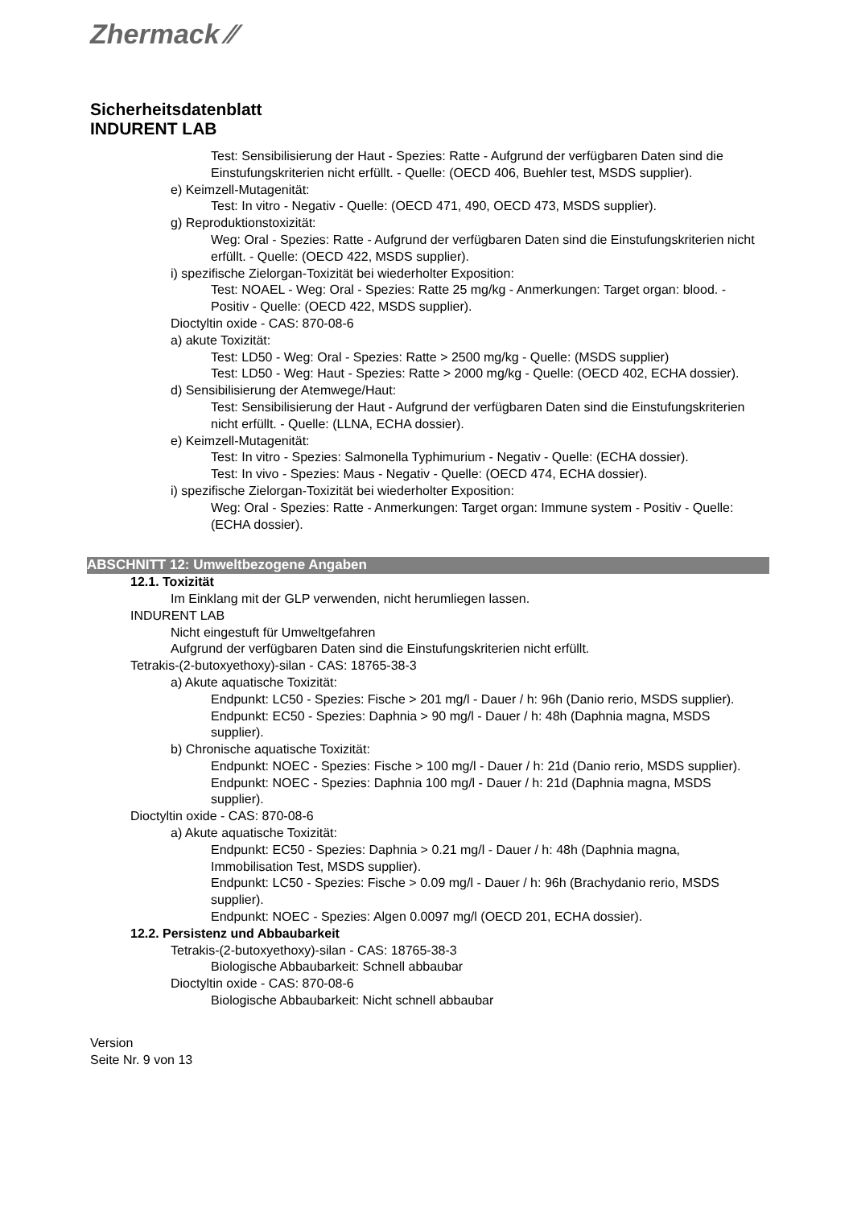Zhermack ⁄⁄
Sicherheitsdatenblatt
INDURENT LAB
Test: Sensibilisierung der Haut - Spezies: Ratte - Aufgrund der verfügbaren Daten sind die Einstufungskriterien nicht erfüllt. - Quelle: (OECD 406, Buehler test, MSDS supplier).
e) Keimzell-Mutagenität:
Test: In vitro - Negativ - Quelle: (OECD 471, 490, OECD 473, MSDS supplier).
g) Reproduktionstoxizität:
Weg: Oral - Spezies: Ratte - Aufgrund der verfügbaren Daten sind die Einstufungskriterien nicht erfüllt. - Quelle: (OECD 422, MSDS supplier).
i) spezifische Zielorgan-Toxizität bei wiederholter Exposition:
Test: NOAEL - Weg: Oral - Spezies: Ratte 25 mg/kg - Anmerkungen: Target organ: blood. - Positiv - Quelle: (OECD 422, MSDS supplier).
Dioctyltin oxide - CAS: 870-08-6
a) akute Toxizität:
Test: LD50 - Weg: Oral - Spezies: Ratte > 2500 mg/kg - Quelle: (MSDS supplier)
Test: LD50 - Weg: Haut - Spezies: Ratte > 2000 mg/kg - Quelle: (OECD 402, ECHA dossier).
d) Sensibilisierung der Atemwege/Haut:
Test: Sensibilisierung der Haut - Aufgrund der verfügbaren Daten sind die Einstufungskriterien nicht erfüllt. - Quelle: (LLNA, ECHA dossier).
e) Keimzell-Mutagenität:
Test: In vitro - Spezies: Salmonella Typhimurium - Negativ - Quelle: (ECHA dossier).
Test: In vivo - Spezies: Maus - Negativ - Quelle: (OECD 474, ECHA dossier).
i) spezifische Zielorgan-Toxizität bei wiederholter Exposition:
Weg: Oral - Spezies: Ratte - Anmerkungen: Target organ: Immune system - Positiv - Quelle: (ECHA dossier).
ABSCHNITT 12: Umweltbezogene Angaben
12.1. Toxizität
Im Einklang mit der GLP verwenden, nicht herumliegen lassen.
INDURENT LAB
Nicht eingestuft für Umweltgefahren
Aufgrund der verfügbaren Daten sind die Einstufungskriterien nicht erfüllt.
Tetrakis-(2-butoxyethoxy)-silan - CAS: 18765-38-3
a) Akute aquatische Toxizität:
Endpunkt: LC50 - Spezies: Fische > 201 mg/l - Dauer / h: 96h (Danio rerio, MSDS supplier).
Endpunkt: EC50 - Spezies: Daphnia > 90 mg/l - Dauer / h: 48h (Daphnia magna, MSDS supplier).
b) Chronische aquatische Toxizität:
Endpunkt: NOEC - Spezies: Fische > 100 mg/l - Dauer / h: 21d (Danio rerio, MSDS supplier).
Endpunkt: NOEC - Spezies: Daphnia 100 mg/l - Dauer / h: 21d (Daphnia magna, MSDS supplier).
Dioctyltin oxide - CAS: 870-08-6
a) Akute aquatische Toxizität:
Endpunkt: EC50 - Spezies: Daphnia > 0.21 mg/l - Dauer / h: 48h (Daphnia magna, Immobilisation Test, MSDS supplier).
Endpunkt: LC50 - Spezies: Fische > 0.09 mg/l - Dauer / h: 96h (Brachydanio rerio, MSDS supplier).
Endpunkt: NOEC - Spezies: Algen 0.0097 mg/l (OECD 201, ECHA dossier).
12.2. Persistenz und Abbaubarkeit
Tetrakis-(2-butoxyethoxy)-silan - CAS: 18765-38-3
Biologische Abbaubarkeit: Schnell abbaubar
Dioctyltin oxide - CAS: 870-08-6
Biologische Abbaubarkeit: Nicht schnell abbaubar
Version
Seite Nr. 9 von 13